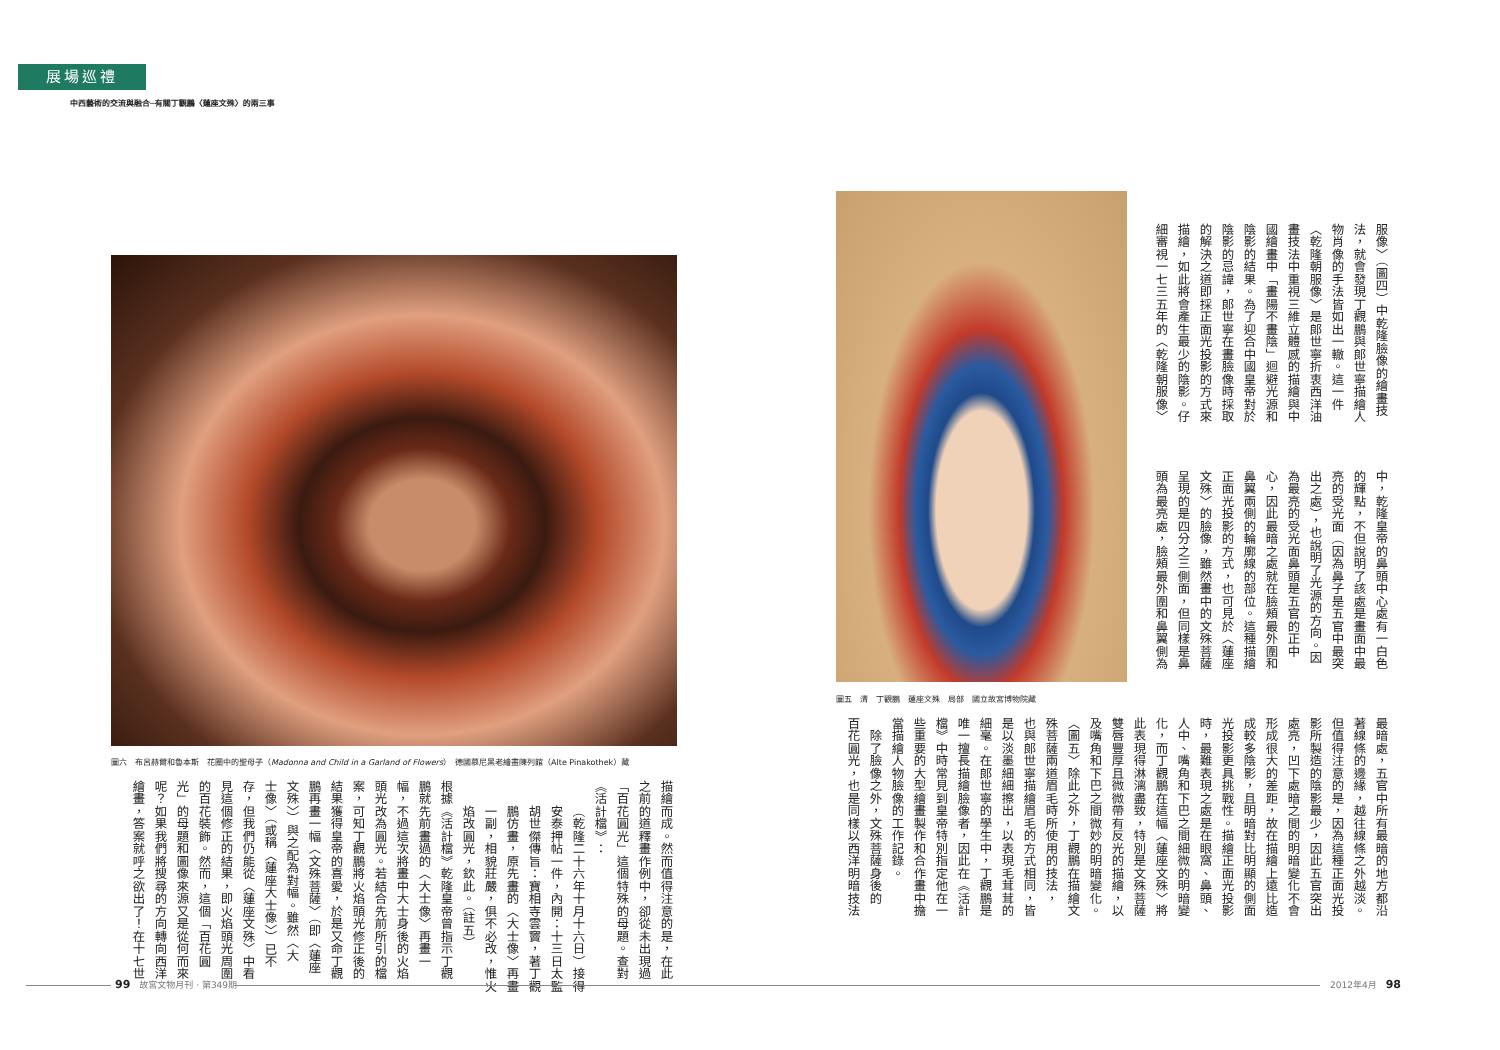服像〉（圖四）中乾隆臉像的繪畫技
法，就會發現丁觀鵬與郎世寧描繪人
物肖像的手法皆如出一轍。這一件
〈乾隆朝服像〉是郎世寧折衷西洋油
畫技法中重視三維立體感的描繪與中
國繪畫中「畫陽不畫陰」迴避光源和
陰影的結果。為了迎合中國皇帝對於
陰影的忌諱，郎世寧在畫臉像時採取
的解決之道即採正面光投影的方式來
描繪，如此將會產生最少的陰影。仔
細審視一七三五年的〈乾隆朝服像〉
中，乾隆皇帝的鼻頭中心處有一白色
的輝點，不但說明了該處是畫面中最
亮的受光面（因為鼻子是五官中最突
出之處），也說明了光源的方向。因
為最亮的受光面鼻頭是五官的正中
心，因此最暗之處就在臉頰最外圍和
鼻翼兩側的輪廓線的部位。這種描繪
正面光投影的方式，也可見於〈蓮座
文殊〉的臉像，雖然畫中的文殊菩薩
呈現的是四分之三側面，但同樣是鼻
頭為最亮處，臉頰最外圍和鼻翼側為
圖五　清　丁觀鵬　蓮座文殊　局部　國立故宮博物院藏
最暗處，五官中所有最暗的地方都沿
著線條的邊緣，越往線條之外越淡。
但值得注意的是，因為這種正面光投
影所製造的陰影最少，因此五官突出
處亮，凹下處暗之間的明暗變化不會
形成很大的差距，故在描繪上遠比造
成較多陰影，且明暗對比明顯的側面
光投影更具挑戰性。描繪正面光投影
時，最難表現之處是在眼窩、鼻頭、
人中、嘴角和下巴之間細微的明暗變
化，而丁觀鵬在這幅〈蓮座文殊〉將
此表現得淋漓盡致，特別是文殊菩薩
雙唇豐厚且微微帶有反光的描繪，以
及嘴角和下巴之間微妙的明暗變化。
〈圖五〉除此之外，丁觀鵬在描繪文
殊菩薩兩道眉毛時所使用的技法，
也與郎世寧描繪眉毛的方式相同，皆
是以淡墨細細擦出，以表現毛茸茸的
細毫。在郎世寧的學生中，丁觀鵬是
唯一擅長描繪臉像者，因此在《活計
檔》中時常見到皇帝特別指定他在一
些重要的大型繪畫製作和合作畫中擔
當描繪人物臉像的工作記錄。
　除了臉像之外，文殊菩薩身後的
百花圓光，也是同樣以西洋明暗技法
2012年4月　98
展場巡禮
中西藝術的交流與融合─有關丁觀鵬〈蓮座文殊〉的兩三事
圖六　布呂赫爾和魯本斯　花圈中的聖母子（Madonna and Child in a Garland of Flowers）　德國慕尼黑老繪畫陳列館（Alte Pinakothek）藏
描繪而成。然而值得注意的是，在此
之前的道釋畫作例中，卻從未出現過
「百花圓光」這個特殊的母題。查對
《活計檔》：
（乾隆二十六年十月十六日）接得
安泰押帖一件，內開：十三日太監
胡世傑傳旨：寶相寺雲竇，著丁觀
鵬仿畫，原先畫的〈大士像〉再畫
一副，相貌莊嚴，俱不必改，惟火
焰改圓光，欽此。（註五）
根據《活計檔》乾隆皇帝曾指示丁觀
鵬就先前畫過的〈大士像〉再畫一
幅，不過這次將畫中大士身後的火焰
頭光改為圓光。若結合先前所引的檔
案，可知丁觀鵬將火焰頭光修正後的
結果獲得皇帝的喜愛，於是又命丁觀
鵬再畫一幅〈文殊菩薩〉（即〈蓮座
文殊〉）與之配為對幅。雖然〈大
士像〉（或稱〈蓮座大士像〉）已不
存，但我們仍能從〈蓮座文殊〉中看
見這個修正的結果，即火焰頭光周圍
的百花裝飾。然而，這個「百花圓
光」的母題和圖像來源又是從何而來
呢？如果我們將搜尋的方向轉向西洋
繪畫，答案就呼之欲出了！在十七世
99　故宮文物月刊 · 第349期